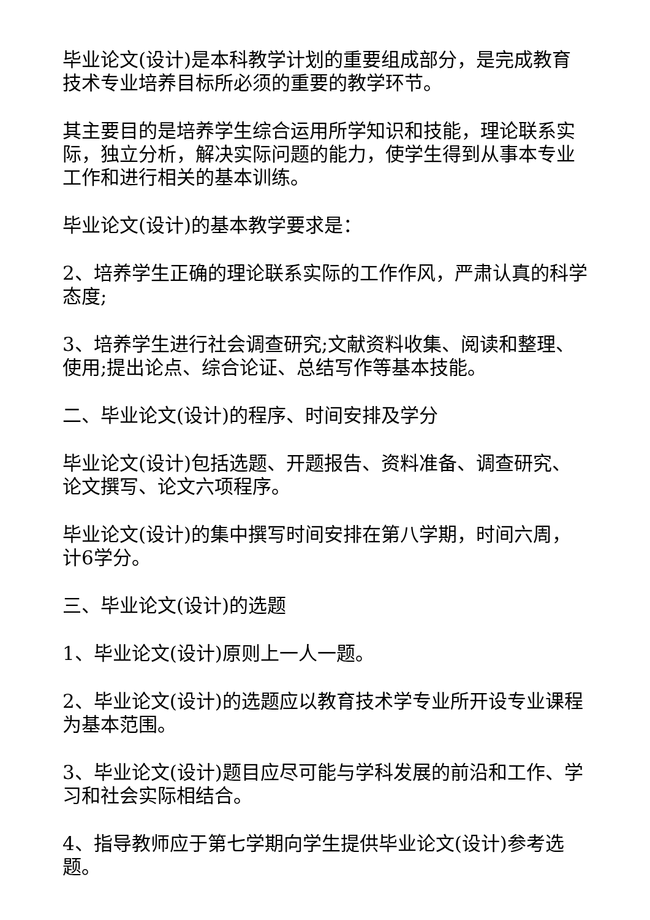毕业论文(设计)是本科教学计划的重要组成部分，是完成教育技术专业培养目标所必须的重要的教学环节。
其主要目的是培养学生综合运用所学知识和技能，理论联系实际，独立分析，解决实际问题的能力，使学生得到从事本专业工作和进行相关的基本训练。
毕业论文(设计)的基本教学要求是：
2、培养学生正确的理论联系实际的工作作风，严肃认真的科学态度;
3、培养学生进行社会调查研究;文献资料收集、阅读和整理、使用;提出论点、综合论证、总结写作等基本技能。
二、毕业论文(设计)的程序、时间安排及学分
毕业论文(设计)包括选题、开题报告、资料准备、调查研究、论文撰写、论文六项程序。
毕业论文(设计)的集中撰写时间安排在第八学期，时间六周，计6学分。
三、毕业论文(设计)的选题
1、毕业论文(设计)原则上一人一题。
2、毕业论文(设计)的选题应以教育技术学专业所开设专业课程为基本范围。
3、毕业论文(设计)题目应尽可能与学科发展的前沿和工作、学习和社会实际相结合。
4、指导教师应于第七学期向学生提供毕业论文(设计)参考选题。